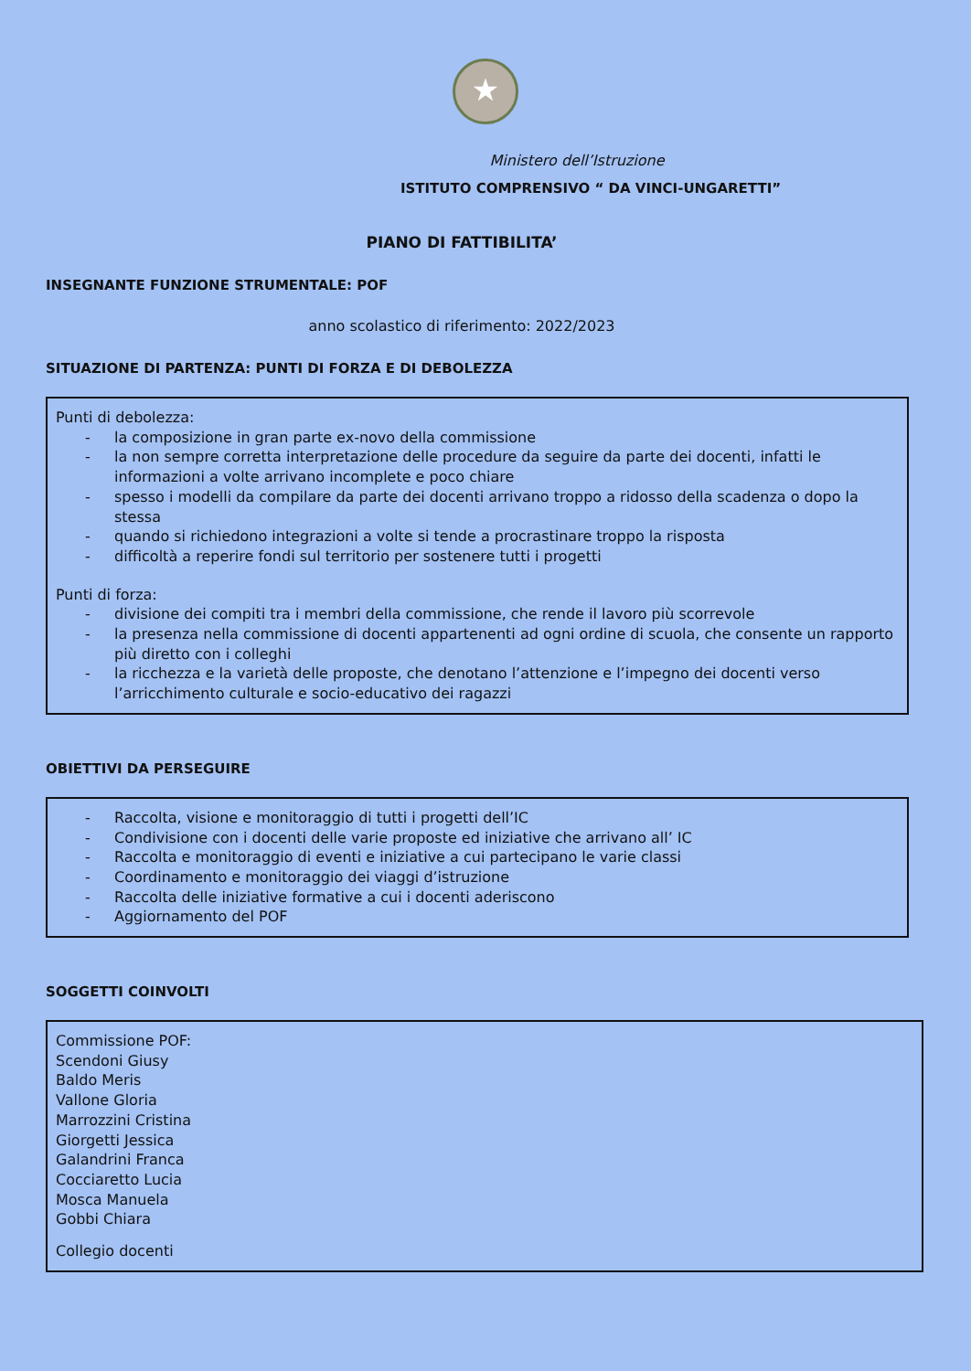★
Ministero dell’Istruzione
ISTITUTO COMPRENSIVO “ DA VINCI-UNGARETTI”
PIANO DI FATTIBILITA’
INSEGNANTE FUNZIONE STRUMENTALE: POF
anno scolastico di riferimento: 2022/2023
SITUAZIONE DI PARTENZA: PUNTI DI FORZA E DI DEBOLEZZA
Punti di debolezza:
- la composizione in gran parte ex-novo della commissione
- la non sempre corretta interpretazione delle procedure da seguire da parte dei docenti, infatti le informazioni a volte arrivano incomplete e poco chiare
- spesso i modelli da compilare da parte dei docenti arrivano troppo a ridosso della scadenza o dopo la stessa
- quando si richiedono integrazioni a volte si tende a procrastinare troppo la risposta
- difficoltà a reperire fondi sul territorio per sostenere tutti i progetti
Punti di forza:
- divisione dei compiti tra i membri della commissione, che rende il lavoro più scorrevole
- la presenza nella commissione di docenti appartenenti ad ogni ordine di scuola, che consente un rapporto più diretto con i colleghi
- la ricchezza e la varietà delle proposte, che denotano l’attenzione e l’impegno dei docenti verso l’arricchimento culturale e socio-educativo dei ragazzi
OBIETTIVI DA PERSEGUIRE
- Raccolta, visione e monitoraggio di tutti i progetti dell’IC
- Condivisione con i docenti delle varie proposte ed iniziative che arrivano all’ IC
- Raccolta e monitoraggio di eventi e iniziative a cui partecipano le varie classi
- Coordinamento e monitoraggio dei viaggi d’istruzione
- Raccolta delle iniziative formative a cui i docenti aderiscono
- Aggiornamento del POF
SOGGETTI COINVOLTI
Commissione POF:
Scendoni Giusy
Baldo Meris
Vallone Gloria
Marrozzini Cristina
Giorgetti Jessica
Galandrini Franca
Cocciaretto Lucia
Mosca Manuela
Gobbi Chiara
Collegio docenti